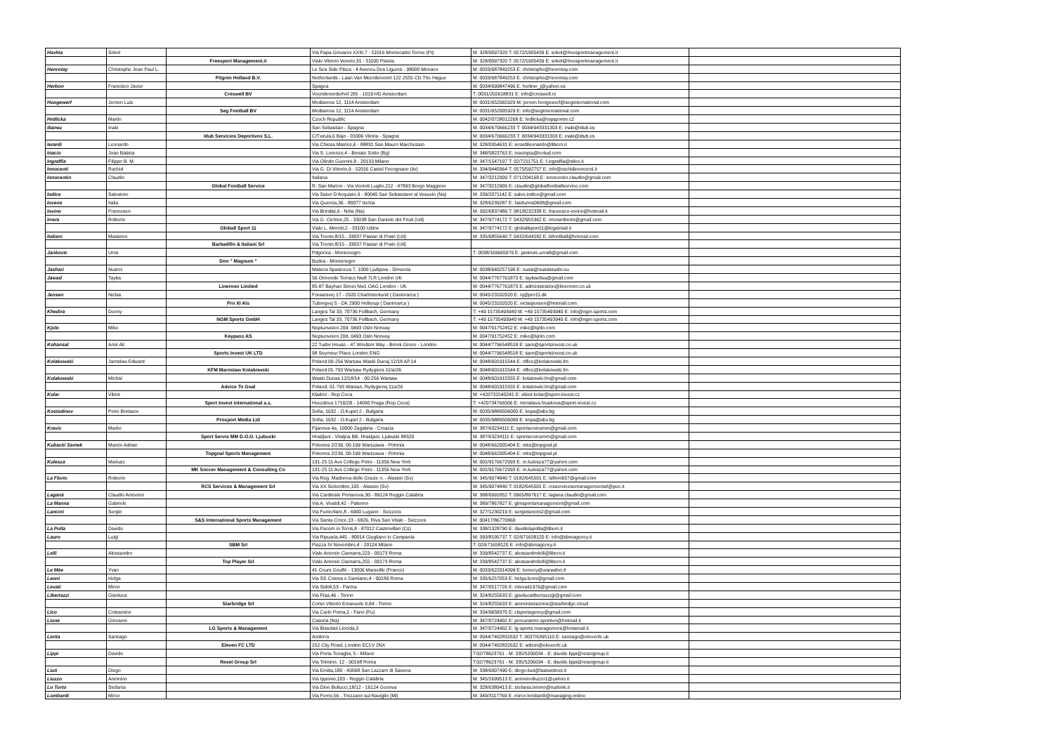| Haxhia | Sokol | | Via Papa Giovanni XXIII,7 - 51016 Montecatini Terme (Pt) | M: 328/0097320 T: 0572/1905439 E: sokol@freesportmanagement.it | |
| | | Freesport Management.it | Viale Vittorio Veneto,31 - 51100 Pistoia | M: 328/0097320 T: 0572/1905439 E: sokol@freesportmanagement.it | |
| Henrotay | Christophe Jean Paul L. | | Le Sea Side Plaza - 4 Aveneu Des Ligures - 98000 Monaco | M: 0033/687849253 E: christophe@henrotay.com | |
| | | Pilgrim Holland B.V. | Netherlands - Laan Van Meerdervoort 122 2555 CD The Hague | M: 0033/687849253 E: christophe@henrotay.com | |
| Herbon | Francisco Javier | | Spagna | M: 0034/699847496 E: herbon_j@yahoo.es | |
| | | Creswell BV | Veembroerderhof 281 - 1019 HD Amsterdam | T: 0031/202618831 E: info@creswell.ni | |
| Hoogewerf | Jeroen Luis | | Mediarena 12, 1114 Amsterdam | M: 0031/652065929 M: jeroen.hoogewerf@seginternational.com | |
| | | Seg Football BV | Mediarena 12, 1114 Amsterdam | M: 0031/652005929 E: info@seginternational.com | |
| Hrdlicka | Martin | | Czech Republic | M: 0042/0728012268 E: hrdlicka@topsportm.c2 | |
| Ibanez | Inaki | | San Sebastian - Spagna | M: 0034/670666233 T: 0034/943331303 E: inaki@idub.es | |
| | | Idub Servicios Deportivos S.L. | C/Txirula,6 Bajo - 01006 Vitoria - Spagna | M: 0034/670666233 T: 0034/943331303 E: inaki@idub.es | |
| Ierardi | Leonardo | | Via Chiesa Matrice,6 - 88831 San Mauro Marchesato | M: 328/0354631 E: ierardileonardo@libero.it | |
| Inacio | Joao Batista | | Via S. Lorenzo,4 - Bonate Sotto (Bg) | M: 348/5823763 E: inaciopia@icolud.com | |
| Ingraffia | Filippo B. M. | | Via Olindo Guerrini,8 - 20133 Milano | M: 347/1547107 T: 02/7211751 E: f.ingraffia@stlex.it | |
| Innocenti | Rachid | | Via G. Di Vittorio,9 - 52016 Castel Focognano (Ar) | M: 334/9440364 T: 0575/592757 E: info@rachidinnocenti.it | |
| Innocentin | Claudio | | Italiana | M: 347/3212909 T: 071/204168 E: innocentin.claudio@gmail.com | |
| | | Global Football Service | R. San Marino - Via Ventott Luglio,212 - 47893 Borgo Maggiore | M: 347/3212909 E: claudio@globalfootballservice.com | |
| Iodice | Salvatore | | Via Salvo D'Acquisto,9 - 80040 San Sebastiano al Vesuvio (Na) | M: 339/2071142 E: salvo.iodice@gmail.com | |
| Iovene | Italia | | Via Quercia,36 - 80077 Ischia | M: 328/6239287 E: fastfurios0608@gmail.com | |
| Iovino | Francesco | | Via Brindisi,6 - Nola (Na) | M: 392/6837489 T: 081/8232338 E: francesco-iovino@hotmail.it | |
| Irrera | Roberto | | Via G. Cichino,25 - 33038 San Daniele del Friuli (Ud) | M: 347/9774172 T: 0432/955362 E: irreraroberto@gmail.com | |
| | | Globall Sport 11 | Viale L. Moretti,2 - 33100 Udine | M: 347/9774172 E: globallsport11@legalmail.it | |
| Italiani | Massimo | | Via Trento,8/15 - 33037 Pasian di Prato (Ud) | M: 335/6855640 T: 0432/644182 E: bifootball@hotmail.com | |
| | | Barbadillo & Italiani Srl | Via Trento,8/15 - 33037 Pasian di Prato (Ud) | | |
| Jankovic | Uros | | Pdgorica - Montenegro | T: 0038/169665076 E: jankovic.uros8@gmail.com | |
| | | Doo " Magnum " | Budva - Montenegro | | |
| Jashari | Nusret | | Masera Spasiceva 7, 1000 Ljubjana - Slovenia | M: 0038/640257190 E: nussi@nussistudio.eu | |
| Jawad | Tayba | | 56 Ormonde Terrace Nw8 7LR London UK | M: 0044/7767761873 E: taybaelisa@gmail.com | |
| | | Lineroon Limited | 85-87 Bayhan Street Nw1 OAG London - UK | M: 0044/7767761873 E: administration@lineroom.co.uk | |
| Jensen | Niclas | | Foraarsvej 17 - 2920 Charlottenlund ( Danimarca ) | M: 0045/23102020 E: nj@pro11.dk | |
| | | Pro XI Als | Tuborgvej 5 - DK 2900 Hellerup ( Danimarca ) | M: 0045/23102020 E: niclasjensen@hotmail.com | |
| Khedira | Denny | | Langes Tal 33, 70736 Fellbach, Germany | T: +49 15735493940 M: +49 15735493940 E: info@ngm-sports.com | |
| | | NGM Sports GmbH | Langes Tal 33, 70736 Fellbach, Germany | T: +49 15735493940 M: +49 15735493940 E: info@ngm-sports.com | |
| Kjolo | Mike | | Neptunveien 20d, 0493 Oslo Norway | M: 0047/91752452 E: mike@kjolo.com | |
| | | Keypass AS | Neptunveien 20d, 0493 Oslo Norway | M: 0047/91752452 E: mike@kjolo.com | |
| Kohansal | Amir Ali | | 22 Tudor House - 47 Windsor Way - Brook Green - London | M: 0044/7796548518 E: sam@sportsinvest.co.uk | |
| | | Sports Invest UK LTD | 98 Seymour Place London ENG | M: 0044/7796548518 E: sam@sportsinvest.co.uk | |
| Kolakowski | Jaroslaw Edward | | Poland 00-256 Warsaw Waski Dunaj 12/18 AP.14 | M: 0048/601915544 E: office@kolakowski.fm | |
| | | KFM Marostaw Kotakowski | Poland 01-793 Warsaw Rydygiera 11/a/26 | M: 0048/601915544 E: office@kolakowski.fm | |
| Kolakowski | Michal | | Waski Dunas 12/18/14 - 00-256 Warsaw | M: 0048/601915555 E: kolakowki.fm@gmail.com | |
| | | Advice To Goal | Poland, 01-793 Warsan, Rydygienq 11a/26 | M: 0048/601915555 E: kolakowki.fm@gmail.com | |
| Kolar | Viktor | | Kladno - Rep Ceca | M: +420731540241 E: viktor.kolar@sport-invest.cz | |
| | | Sport Invest international a.s. | Hvezdova 1716/2B - 14000 Praga (Rep Ceca) | T: +420734766506 E: miroslava.fouskova@sport-invest.cz | |
| Kostadinov | Petio Borissov | | Sofia, 1632 - O.Kupel 2 - Bulgaria | M: 0035/9889506000 E: kopa@abv.bg | |
| | | Prosport Media Ltd | Sofia, 1632 - O.Kupel 2 - Bulgaria | M: 0035/9889506000 E: kopa@abv.bg | |
| Kravic | Marko | | Fijanova 4a, 10000 Zagabria - Croazia | M: 387/63234111 E: sportservicsmm@gmail.com | |
| | | Sport Servis MM D.O.O. Ljubuski | Hrasljani - Vitaljna BB, Hrasljani, Ljubuski 88320 | M: 387/63234111 E: sportservicsmm@gmail.com | |
| Kubacki Samek | Marcin Adrian | | Pokorna 2/236, 00-199 Warszawa - Polonia | M: 0048/662005404 E: mks@topgoal.pl | |
| | | Topgoal Sports Management | Pokorna 2/236, 00-199 Warszawa - Polonia | M: 0048/662005404 E: mks@topgoal.pl | |
| Kulesza | Mariusz | | 131-25 11 Ave College Point - 11356 New York | M: 001/9176672093 E: m.kulesza77@yahoo.com | |
| | | MK Soccer Management & Consulting Co | 131-25 11 Ave College Point - 11356 New York | M: 001/9176672093 E: m.kulesza77@yahoo.com | |
| La Florio | Roberto | | Via Reg. Madonna delle Grazie n. - Alassio (Sv) | M: 345/9074840 T: 0182/645501 E: laflorob57@gmail.com | |
| | | RCS Services & Management Srl | Via XX Settembre,105 - Alassio (Sv) | M: 345/9074840 T: 0182/645501 E: rcsservicesemanagementsrl@pec.it | |
| Laganà | Claudio Antonino | | Via Cardinale Portanova,30 - 89124 Reggio Calabria | M: 388/6991852 T: 0965/897617 E: lagana.claudio@gmail.com | |
| La Manna | Gabriele | | Via A. Vivaldi,42 - Palermo | M: 389/7867827 E: glmsportsmanagement@gmail.com | |
| Lancini | Sergio | | Via Funicolare,8 - 6900 Lugano - Svizzera | M: 327/1230219 E: sergiolancini2@gmail.com | |
| | | S&S International Sports Management | Via Santa Croce,13 - 6826, Riva San Vitale - Svizzera | M: 00417/86770860 | |
| La Polla | Davide | | Via Pacem in Terris,8 - 87012 Castrovillari (Cs) | M: 338/1328790 E: davidelapolla@libero.it | |
| Lauro | Luigi | | Via Ripuaria,445 - 80014 Giugliano in Campania | M: 393/8195737 T: 02/671658120 E: info@sbmagency.it | |
| | | SBM Srl | Piazza IV Novembre,4 - 20124 Milano | T: 02/671658120 E: info@sbmagency.it | |
| Lelli | Alessandro | | Viale Antonio Ciamarra,223 - 00173 Roma | M: 339/8542737 E: alessandrolelli@libero.it | |
| | | Top Player Srl | Viale Antonio Ciamarra,255 - 00173 Roma | M: 339/8542737 E: alessandrolelli@libero.it | |
| Le Mèe | Yvan | | 41 Cours Gouffè - 13006 Marseille (France) | M: 0033/622914099 E: lemeey@wanadoo.fr | |
| Leoni | Helga | | Via SS Cosma e Damiano,4 - 00189 Roma | M: 335/6257053 E: helga.leoni@gmail.com | |
| Levati | Mirco | | Via Sidoli,53 - Parma | M: 347/0517726 E: mlevati1976@gmail.com | |
| Libertazzi | Gianluca | | Via Pisa,46 - Torino | M: 324/8255633 E: gianlucalibertazzigl@gmail.com | |
| | | Starbridge Srl | Corso Vittorio Emanuele II,84 - Torino | M: 324/8255633 E: amministrazione@starbridge.cloud | |
| Lico | Costantino | | Via Carlo Poma,1 - Fano (Pu) | M: 334/9658370 E: clsportagency@gmail.com | |
| Lione | Giovanni | | Casoria (Na) | M: 347/0724402 E: procuratore.sportivo@hotmail.it | |
| | | LG Sports & Management | Via Bissolati Lionida,3 | M: 347/0724402 E: lg-sports.management@hotamail.it | |
| Liotta | Santiago | | Andorra | M: 0044/7402832632 T: 0037/6395110 E: santiago@elevenfc.uk | |
| | | Eleven FC LTD | 152 City Road, London EC1V 2NX | M: 0044/7402832632 E: admin@elevenfc.uk | |
| Lippi | Davide | | Via Porta Tenaglia, 5 - Milano | T:02/78623761 - M: 335/5206034 - E: davide.lippi@resetgroup.it | |
| | | Reset Group Srl | Via Tolmino, 12 - 00198 Roma | T:02/78623761 - M: 335/5206034 - E: davide.lippi@resetgroup.it | |
| Liuti | Diego | | Via Emilia,180 - 40068 San Lazzaro di Savena | M: 338/6007490 E: diego.liuti@fastwebnet.it | |
| Liuzzo | Antonino | | Via Ipponio,103 - Reggio Calabria | M: 345/1699513 E: antoninoliuzzo1@yahoo.it | |
| Lo Torto | Stefania | | Via Dino Bellucci,18/12 - 16124 Genova | M: 328/6389413 E: stefania.lotorto@outlook.it | |
| Lombardi | Mirco | | Via Fermi,56 - Trezzano sul Naviglio (Mi) | M: 349/3117769 E: mirco.lombardi@managing.online | |